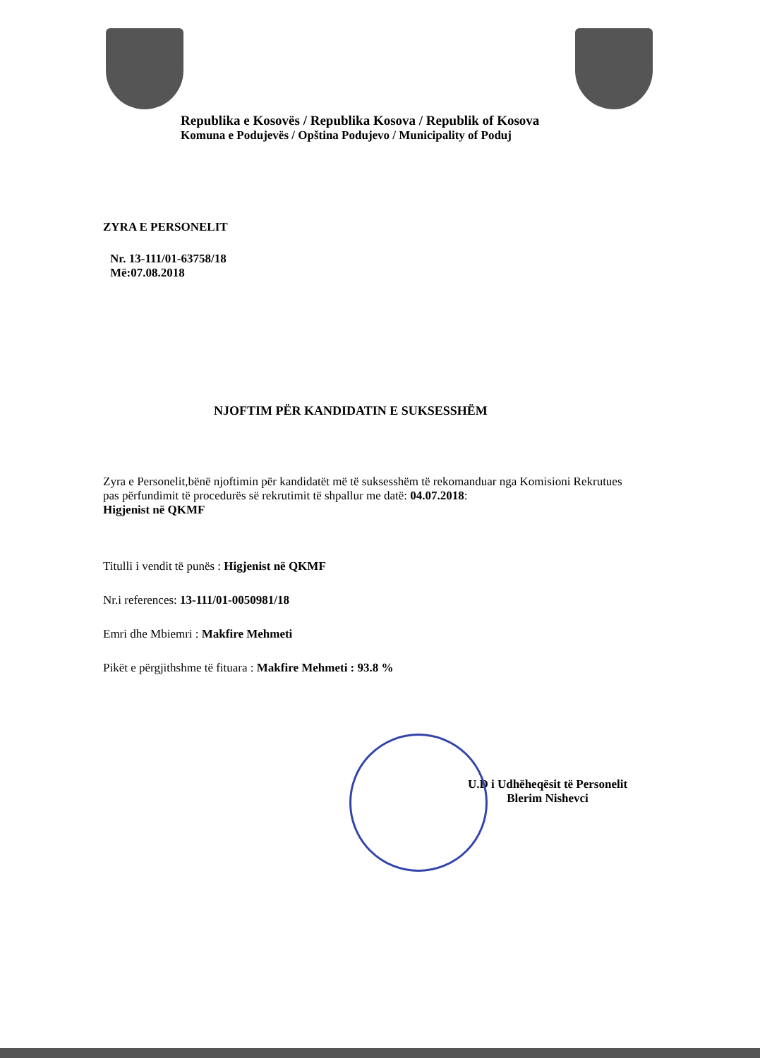Republika e Kosovës / Republika Kosova / Republik of Kosova
Komuna e Podujevës / Opština Podujevo / Municipality of Poduj
ZYRA E PERSONELIT
Nr. 13-111/01-63758/18
Më:07.08.2018
NJOFTIM PËR KANDIDATIN E SUKSESSHËM
Zyra e Personelit,bënë njoftimin për kandidatët më të suksesshëm të rekomanduar nga Komisioni Rekrutues pas përfundimit të procedurës së rekrutimit të shpallur me datë: 04.07.2018:
Higjenist në QKMF
Titulli i vendit të punës : Higjenist në QKMF
Nr.i references: 13-111/01-0050981/18
Emri dhe Mbiemri : Makfire Mehmeti
Pikët e përgjithshme të fituara : Makfire Mehmeti : 93.8 %
U.D i Udhëheqësit të Personelit
Blerim Nishevci